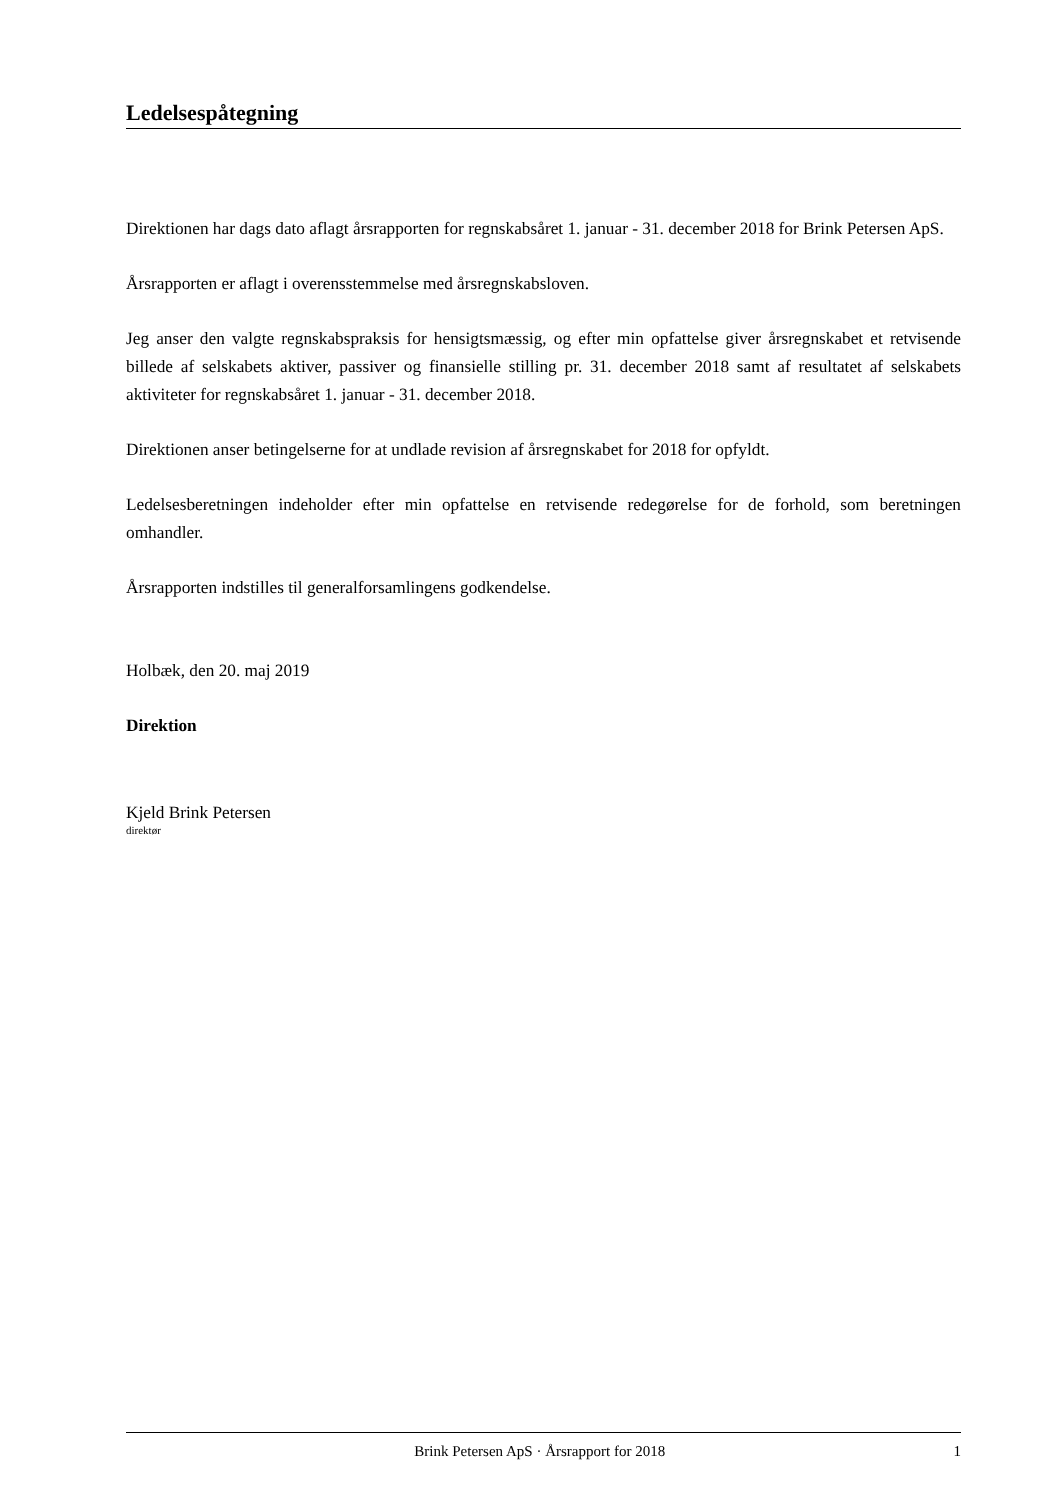Ledelsespåtegning
Direktionen har dags dato aflagt årsrapporten for regnskabsåret 1. januar - 31. december 2018 for Brink Petersen ApS.
Årsrapporten er aflagt i overensstemmelse med årsregnskabsloven.
Jeg anser den valgte regnskabspraksis for hensigtsmæssig, og efter min opfattelse giver årsregnskabet et retvisende billede af selskabets aktiver, passiver og finansielle stilling pr. 31. december 2018 samt af resultatet af selskabets aktiviteter for regnskabsåret 1. januar - 31. december 2018.
Direktionen anser betingelserne for at undlade revision af årsregnskabet for 2018 for opfyldt.
Ledelsesberetningen indeholder efter min opfattelse en retvisende redegørelse for de forhold, som beretningen omhandler.
Årsrapporten indstilles til generalforsamlingens godkendelse.
Holbæk, den 20. maj 2019
Direktion
Kjeld Brink Petersen
direktør
Brink Petersen ApS · Årsrapport for 2018 1